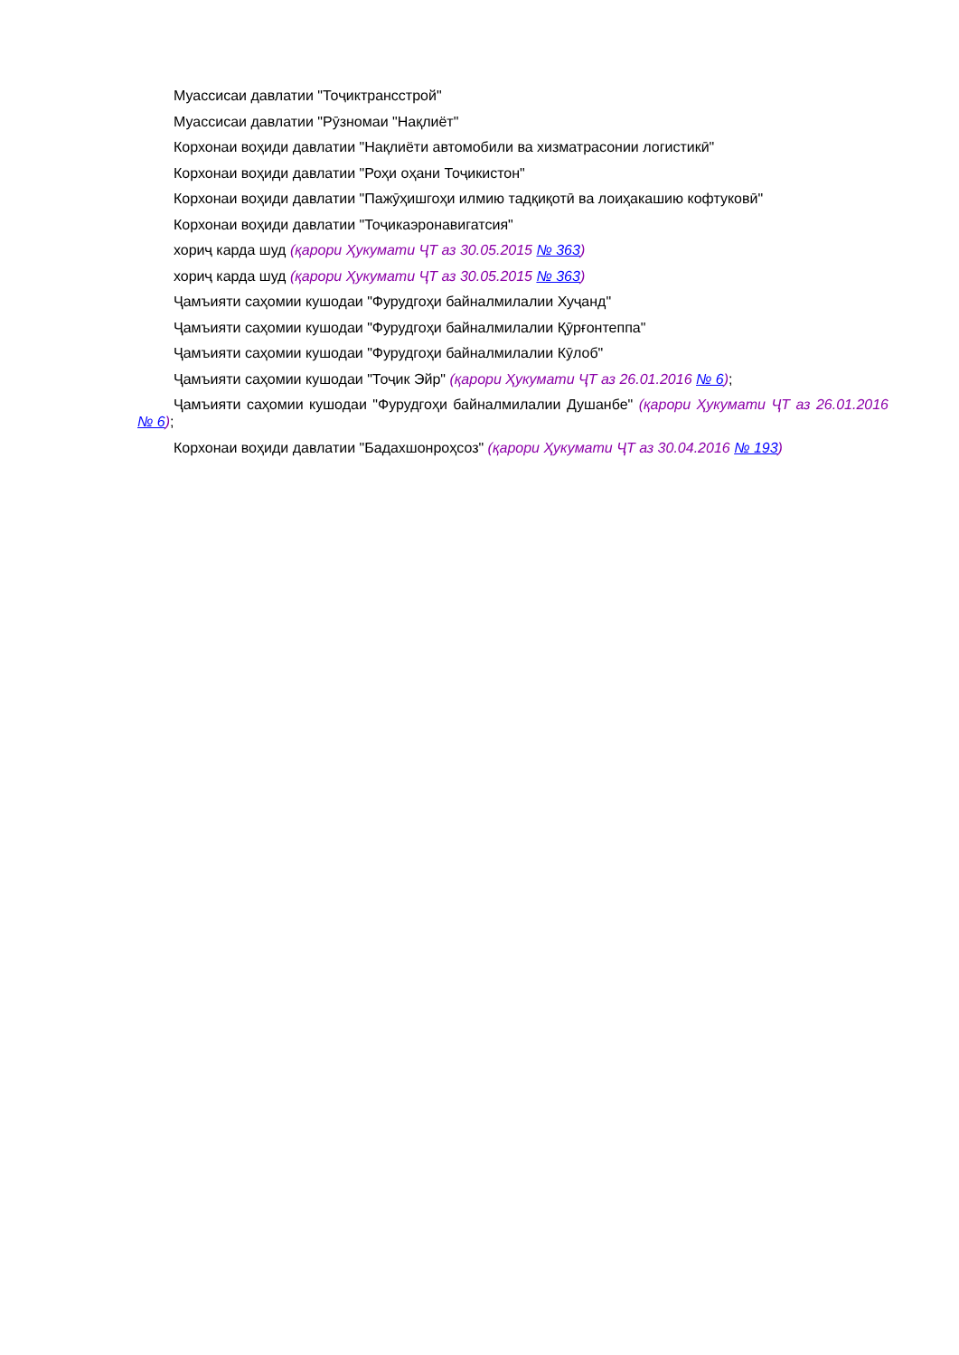Муассисаи давлатии "Тоҷиктрансстрой"
Муассисаи давлатии "Рӯзномаи "Нақлиёт"
Корхонаи воҳиди давлатии "Нақлиёти автомобили ва хизматрасонии логистикӣ"
Корхонаи воҳиди давлатии "Роҳи оҳани Тоҷикистон"
Корхонаи воҳиди давлатии "Пажӯҳишгоҳи илмию тадқиқотӣ ва лоиҳакашию кофтуковӣ"
Корхонаи воҳиди давлатии "Тоҷикаэронавигатсия"
хориҷ карда шуд (қарори Ҳукумати ҶТ аз 30.05.2015 № 363)
хориҷ карда шуд (қарори Ҳукумати ҶТ аз 30.05.2015 № 363)
Ҷамъияти саҳомии кушодаи "Фурудгоҳи байналмилалии Хуҷанд"
Ҷамъияти саҳомии кушодаи "Фурудгоҳи байналмилалии Қӯрғонтеппа"
Ҷамъияти саҳомии кушодаи "Фурудгоҳи байналмилалии Кӯлоб"
Ҷамъияти саҳомии кушодаи "Тоҷик Эйр" (қарори Ҳукумати ҶТ аз 26.01.2016 № 6);
Ҷамъияти саҳомии кушодаи "Фурудгоҳи байналмилалии Душанбе" (қарори Ҳукумати ҶТ аз 26.01.2016 № 6);
Корхонаи воҳиди давлатии "Бадахшонроҳсоз" (қарори Ҳукумати ҶТ аз 30.04.2016 № 193)